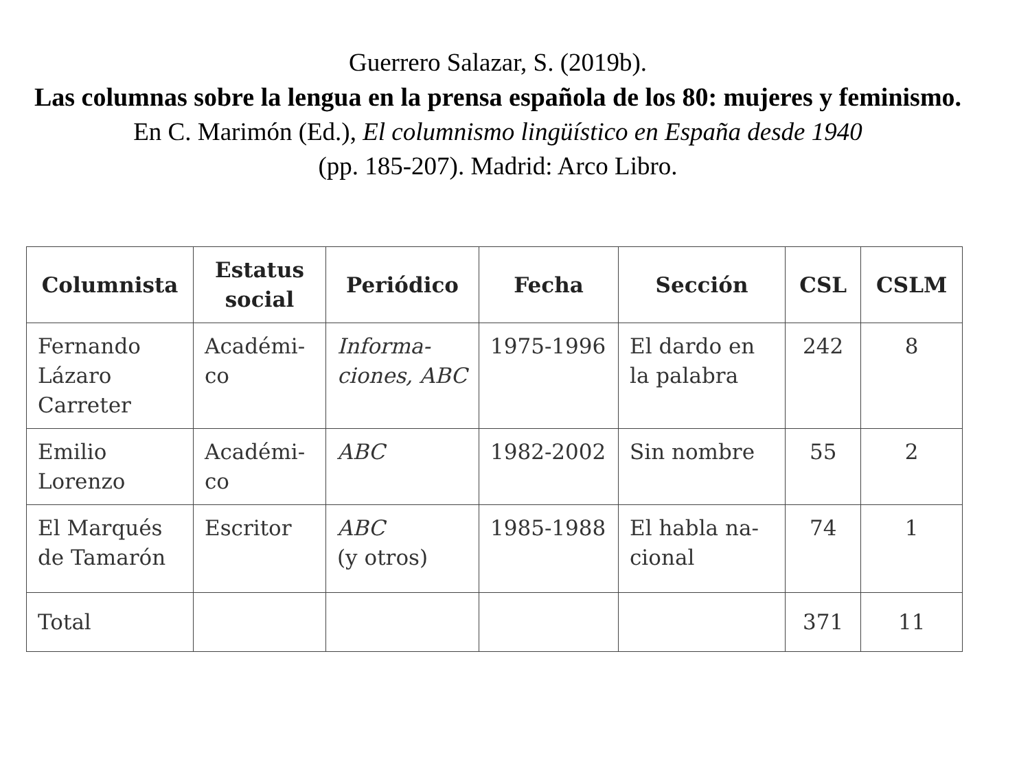Guerrero Salazar, S. (2019b).
Las columnas sobre la lengua en la prensa española de los 80: mujeres y feminismo.
En C. Marimón (Ed.), El columnismo lingüístico en España desde 1940
(pp. 185-207). Madrid: Arco Libro.
| Columnista | Estatus social | Periódico | Fecha | Sección | CSL | CSLM |
| --- | --- | --- | --- | --- | --- | --- |
| Fernando Lázaro Carreter | Académi-co | Informa-ciones, ABC | 1975-1996 | El dardo en la palabra | 242 | 8 |
| Emilio Lorenzo | Académi-co | ABC | 1982-2002 | Sin nombre | 55 | 2 |
| El Marqués de Tamarón | Escritor | ABC (y otros) | 1985-1988 | El habla na-cional | 74 | 1 |
| Total | | | | | 371 | 11 |